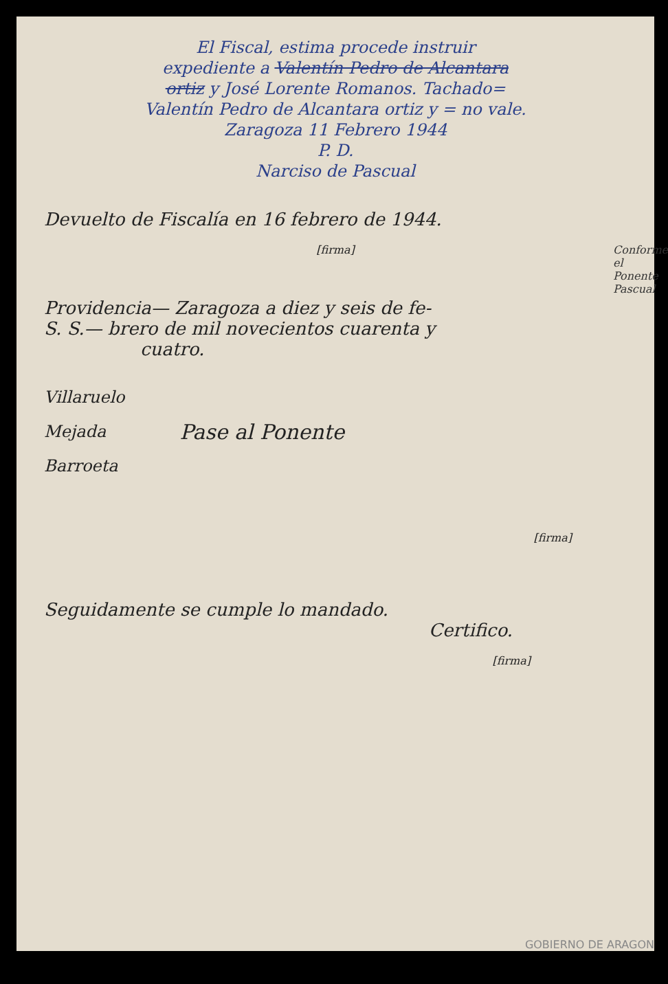El Fiscal, estima procede instruir
expediente a Valentín Pedro de Alcantara
ortiz y José Lorente Romanos. Tachado=
Valentín Pedro de Alcantara ortiz y = no vale.
Zaragoza 11 Febrero 1944
P. D.
Narciso de Pascual
Devuelto de Fiscalía en 16 febrero de 1944.
[firma]
Providencia— Zaragoza a diez y seis de fe-
S. S.— brero de mil novecientos cuarenta y
cuatro.
Villaruelo
Mejada
Barroeta
Pase al Ponente
[firma]
Seguidamente se cumple lo mandado.
Certifico.
[firma]
Conforme el Ponente Pascual
GOBIERNO DE ARAGON